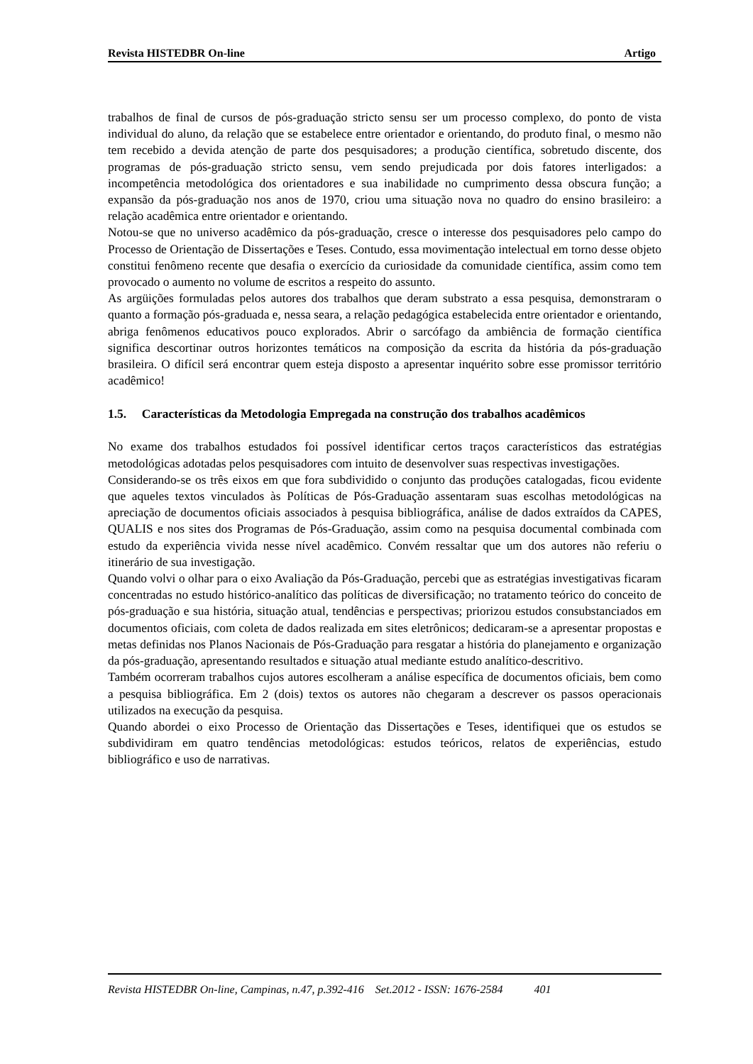Revista HISTEDBR On-line Artigo
trabalhos de final de cursos de pós-graduação stricto sensu ser um processo complexo, do ponto de vista individual do aluno, da relação que se estabelece entre orientador e orientando, do produto final, o mesmo não tem recebido a devida atenção de parte dos pesquisadores; a produção científica, sobretudo discente, dos programas de pós-graduação stricto sensu, vem sendo prejudicada por dois fatores interligados: a incompetência metodológica dos orientadores e sua inabilidade no cumprimento dessa obscura função; a expansão da pós-graduação nos anos de 1970, criou uma situação nova no quadro do ensino brasileiro: a relação acadêmica entre orientador e orientando.
Notou-se que no universo acadêmico da pós-graduação, cresce o interesse dos pesquisadores pelo campo do Processo de Orientação de Dissertações e Teses. Contudo, essa movimentação intelectual em torno desse objeto constitui fenômeno recente que desafia o exercício da curiosidade da comunidade científica, assim como tem provocado o aumento no volume de escritos a respeito do assunto.
As argüições formuladas pelos autores dos trabalhos que deram substrato a essa pesquisa, demonstraram o quanto a formação pós-graduada e, nessa seara, a relação pedagógica estabelecida entre orientador e orientando, abriga fenômenos educativos pouco explorados. Abrir o sarcófago da ambiência de formação científica significa descortinar outros horizontes temáticos na composição da escrita da história da pós-graduação brasileira. O difícil será encontrar quem esteja disposto a apresentar inquérito sobre esse promissor território acadêmico!
1.5. Características da Metodologia Empregada na construção dos trabalhos acadêmicos
No exame dos trabalhos estudados foi possível identificar certos traços característicos das estratégias metodológicas adotadas pelos pesquisadores com intuito de desenvolver suas respectivas investigações.
Considerando-se os três eixos em que fora subdividido o conjunto das produções catalogadas, ficou evidente que aqueles textos vinculados às Políticas de Pós-Graduação assentaram suas escolhas metodológicas na apreciação de documentos oficiais associados à pesquisa bibliográfica, análise de dados extraídos da CAPES, QUALIS e nos sites dos Programas de Pós-Graduação, assim como na pesquisa documental combinada com estudo da experiência vivida nesse nível acadêmico. Convém ressaltar que um dos autores não referiu o itinerário de sua investigação.
Quando volvi o olhar para o eixo Avaliação da Pós-Graduação, percebi que as estratégias investigativas ficaram concentradas no estudo histórico-analítico das políticas de diversificação; no tratamento teórico do conceito de pós-graduação e sua história, situação atual, tendências e perspectivas; priorizou estudos consubstanciados em documentos oficiais, com coleta de dados realizada em sites eletrônicos; dedicaram-se a apresentar propostas e metas definidas nos Planos Nacionais de Pós-Graduação para resgatar a história do planejamento e organização da pós-graduação, apresentando resultados e situação atual mediante estudo analítico-descritivo.
Também ocorreram trabalhos cujos autores escolheram a análise específica de documentos oficiais, bem como a pesquisa bibliográfica. Em 2 (dois) textos os autores não chegaram a descrever os passos operacionais utilizados na execução da pesquisa.
Quando abordei o eixo Processo de Orientação das Dissertações e Teses, identifiquei que os estudos se subdividiram em quatro tendências metodológicas: estudos teóricos, relatos de experiências, estudo bibliográfico e uso de narrativas.
Revista HISTEDBR On-line, Campinas, n.47, p.392-416 Set.2012 - ISSN: 1676-2584 401